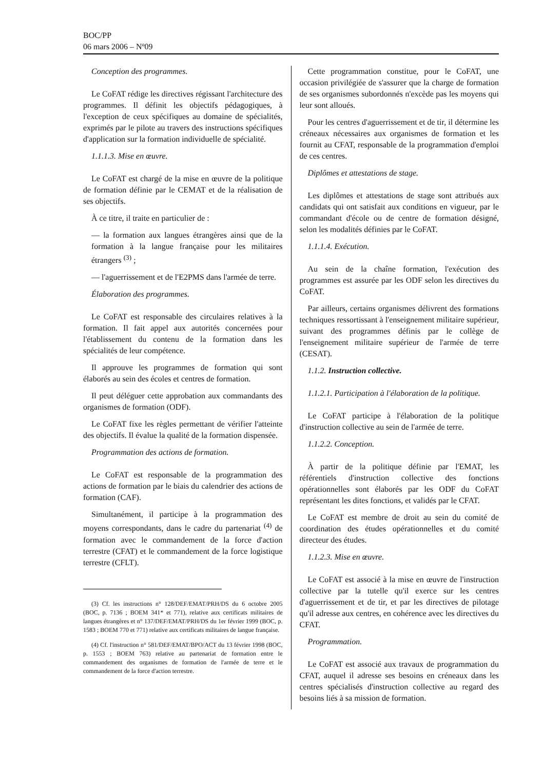BOC/PP
06 mars 2006 – Nº09
Conception des programmes.
Le CoFAT rédige les directives régissant l'architecture des programmes. Il définit les objectifs pédagogiques, à l'exception de ceux spécifiques au domaine de spécialités, exprimés par le pilote au travers des instructions spécifiques d'application sur la formation individuelle de spécialité.
1.1.1.3. Mise en œuvre.
Le CoFAT est chargé de la mise en œuvre de la politique de formation définie par le CEMAT et de la réalisation de ses objectifs.
À ce titre, il traite en particulier de :
— la formation aux langues étrangères ainsi que de la formation à la langue française pour les militaires étrangers <sup>(3)</sup> ;
— l'aguerrissement et de l'E2PMS dans l'armée de terre.
Élaboration des programmes.
Le CoFAT est responsable des circulaires relatives à la formation. Il fait appel aux autorités concernées pour l'établissement du contenu de la formation dans les spécialités de leur compétence.
Il approuve les programmes de formation qui sont élaborés au sein des écoles et centres de formation.
Il peut déléguer cette approbation aux commandants des organismes de formation (ODF).
Le CoFAT fixe les règles permettant de vérifier l'atteinte des objectifs. Il évalue la qualité de la formation dispensée.
Programmation des actions de formation.
Le CoFAT est responsable de la programmation des actions de formation par le biais du calendrier des actions de formation (CAF).
Simultanément, il participe à la programmation des moyens correspondants, dans le cadre du partenariat <sup>(4)</sup> de formation avec le commandement de la force d'action terrestre (CFAT) et le commandement de la force logistique terrestre (CFLT).
(3) Cf. les instructions n° 128/DEF/EMAT/PRH/DS du 6 octobre 2005 (BOC, p. 7136 ; BOEM 341* et 771), relative aux certificats militaires de langues étrangères et n° 137/DEF/EMAT/PRH/DS du 1er février 1999 (BOC, p. 1583 ; BOEM 770 et 771) relative aux certificats militaires de langue française.
(4) Cf. l'instruction n° 581/DEF/EMAT/BPO/ACT du 13 février 1998 (BOC, p. 1553 ; BOEM 763) relative au partenariat de formation entre le commandement des organismes de formation de l'armée de terre et le commandement de la force d'action terrestre.
Cette programmation constitue, pour le CoFAT, une occasion privilégiée de s'assurer que la charge de formation de ses organismes subordonnés n'excède pas les moyens qui leur sont alloués.
Pour les centres d'aguerrissement et de tir, il détermine les créneaux nécessaires aux organismes de formation et les fournit au CFAT, responsable de la programmation d'emploi de ces centres.
Diplômes et attestations de stage.
Les diplômes et attestations de stage sont attribués aux candidats qui ont satisfait aux conditions en vigueur, par le commandant d'école ou de centre de formation désigné, selon les modalités définies par le CoFAT.
1.1.1.4. Exécution.
Au sein de la chaîne formation, l'exécution des programmes est assurée par les ODF selon les directives du CoFAT.
Par ailleurs, certains organismes délivrent des formations techniques ressortissant à l'enseignement militaire supérieur, suivant des programmes définis par le collège de l'enseignement militaire supérieur de l'armée de terre (CESAT).
1.1.2. Instruction collective.
1.1.2.1. Participation à l'élaboration de la politique.
Le CoFAT participe à l'élaboration de la politique d'instruction collective au sein de l'armée de terre.
1.1.2.2. Conception.
À partir de la politique définie par l'EMAT, les référentiels d'instruction collective des fonctions opérationnelles sont élaborés par les ODF du CoFAT représentant les dites fonctions, et validés par le CFAT.
Le CoFAT est membre de droit au sein du comité de coordination des études opérationnelles et du comité directeur des études.
1.1.2.3. Mise en œuvre.
Le CoFAT est associé à la mise en œuvre de l'instruction collective par la tutelle qu'il exerce sur les centres d'aguerrissement et de tir, et par les directives de pilotage qu'il adresse aux centres, en cohérence avec les directives du CFAT.
Programmation.
Le CoFAT est associé aux travaux de programmation du CFAT, auquel il adresse ses besoins en créneaux dans les centres spécialisés d'instruction collective au regard des besoins liés à sa mission de formation.